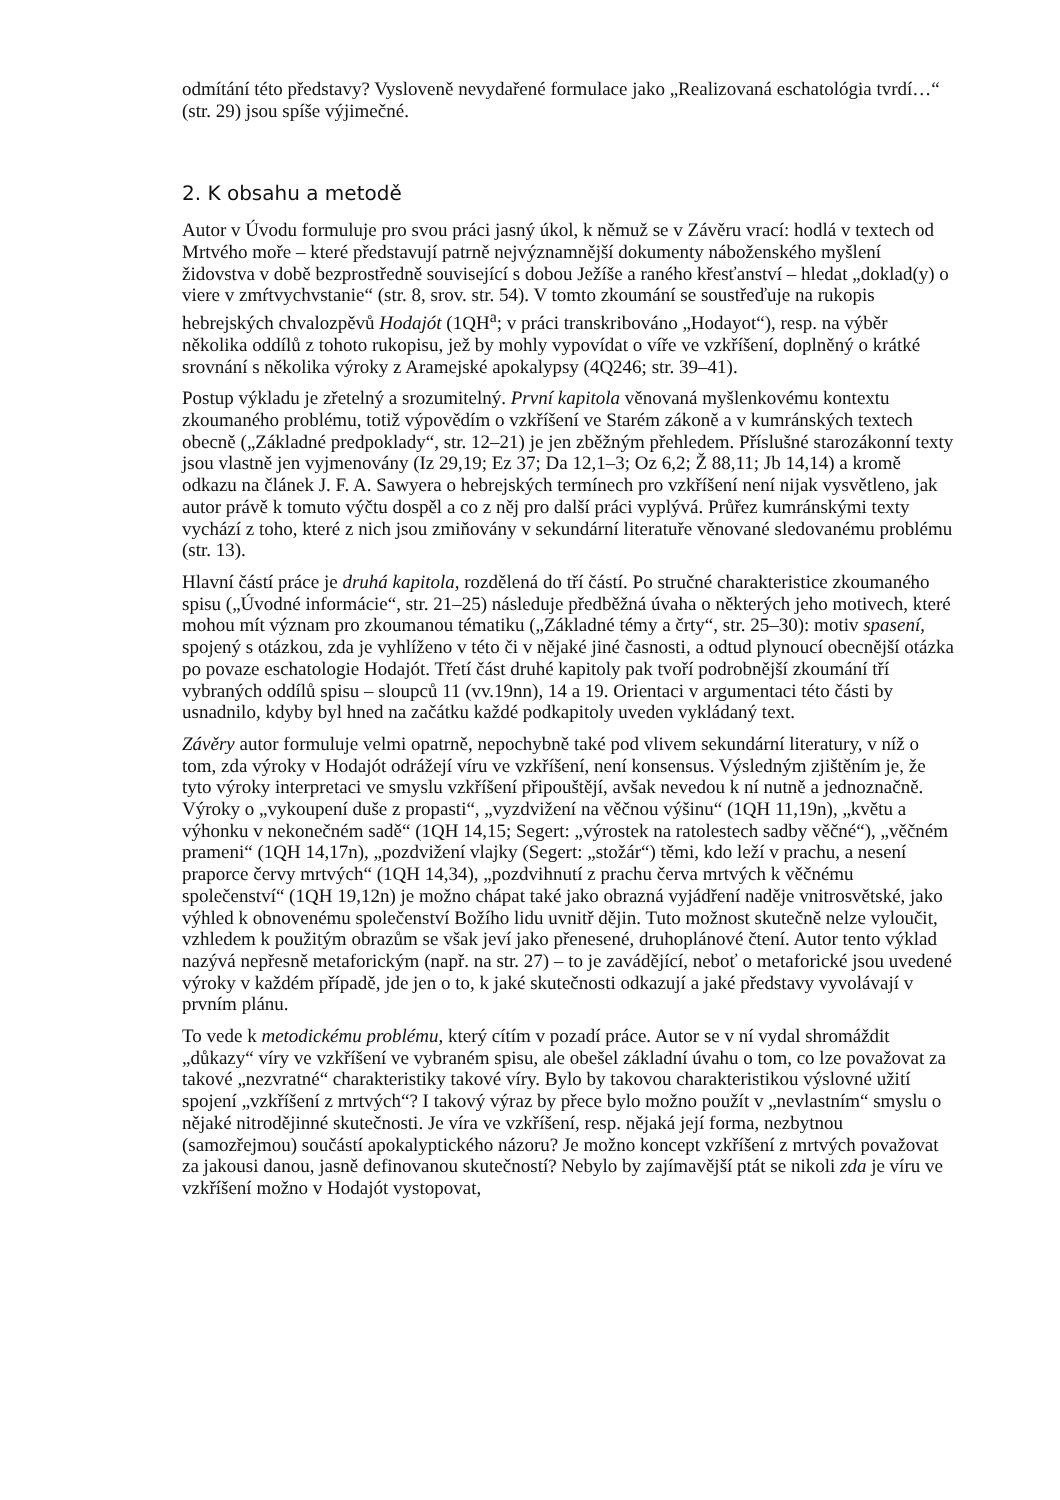odmítání této představy? Vysloveně nevydařené formulace jako „Realizovaná eschatológia tvrdí…“ (str. 29) jsou spíše výjimečné.
2. K obsahu a metodě
Autor v Úvodu formuluje pro svou práci jasný úkol, k němuž se v Závěru vrací: hodlá v textech od Mrtvého moře – které představují patrně nejvýznamnější dokumenty náboženského myšlení židovstva v době bezprostředně související s dobou Ježíše a raného křesťanství – hledat „doklad(y) o viere v zmŕtvychvstanie“ (str. 8, srov. str. 54). V tomto zkoumání se soustřeďuje na rukopis hebrejských chvalozpěvů Hodajót (1QH<sup>a</sup>; v práci transkribováno „Hodayot“), resp. na výběr několika oddílů z tohoto rukopisu, jež by mohly vypovídat o víře ve vzkříšení, doplněný o krátké srovnání s několika výroky z Aramejské apokalypsy (4Q246; str. 39–41).
Postup výkladu je zřetelný a srozumitelný. První kapitola věnovaná myšlenkovému kontextu zkoumaného problému, totiž výpovědím o vzkříšení ve Starém zákoně a v kumránských textech obecně („Základné predpoklady“, str. 12–21) je jen zběžným přehledem. Příslušné starozákonní texty jsou vlastně jen vyjmenovány (Iz 29,19; Ez 37; Da 12,1–3; Oz 6,2; Ž 88,11; Jb 14,14) a kromě odkazu na článek J. F. A. Sawyera o hebrejských termínech pro vzkříšení není nijak vysvětleno, jak autor právě k tomuto výčtu dospěl a co z něj pro další práci vyplývá. Průřez kumránskými texty vychází z toho, které z nich jsou zmiňovány v sekundární literatuře věnované sledovanému problému (str. 13).
Hlavní částí práce je druhá kapitola, rozdělená do tří částí. Po stručné charakteristice zkoumaného spisu („Úvodné informácie“, str. 21–25) následuje předběžná úvaha o některých jeho motivech, které mohou mít význam pro zkoumanou tématiku („Základné témy a črty“, str. 25–30): motiv spasení, spojený s otázkou, zda je vyhlíženo v této či v nějaké jiné časnosti, a odtud plynoucí obecnější otázka po povaze eschatologie Hodajót. Třetí část druhé kapitoly pak tvoří podrobnější zkoumání tří vybraných oddílů spisu – sloupců 11 (vv.19nn), 14 a 19. Orientaci v argumentaci této části by usnadnilo, kdyby byl hned na začátku každé podkapitoly uveden vykládaný text.
Závěry autor formuluje velmi opatrně, nepochybně také pod vlivem sekundární literatury, v níž o tom, zda výroky v Hodajót odrážejí víru ve vzkříšení, není konsensus. Výsledným zjištěním je, že tyto výroky interpretaci ve smyslu vzkříšení připouštějí, avšak nevedou k ní nutně a jednoznačně. Výroky o „vykoupení duše z propasti“, „vyzdvižení na věčnou výšinu“ (1QH 11,19n), „květu a výhonku v nekonečném sadě“ (1QH 14,15; Segert: „výrostek na ratolestech sadby věčné“), „věčném prameni“ (1QH 14,17n), „pozdvižení vlajky (Segert: „stožár“) těmi, kdo leží v prachu, a nesení praporce červy mrtvých“ (1QH 14,34), „pozdvihnutí z prachu červa mrtvých k věčnému společenství“ (1QH 19,12n) je možno chápat také jako obrazná vyjádření naděje vnitrosvětské, jako výhled k obnovenému společenství Božího lidu uvnitř dějin. Tuto možnost skutečně nelze vyloučit, vzhledem k použitým obrazům se však jeví jako přenesené, druhoplánové čtení. Autor tento výklad nazývá nepřesně metaforickým (např. na str. 27) – to je zavádějící, neboť o metaforické jsou uvedené výroky v každém případě, jde jen o to, k jaké skutečnosti odkazují a jaké představy vyvolávají v prvním plánu.
To vede k metodickému problému, který cítím v pozadí práce. Autor se v ní vydal shromáždit „důkazy“ víry ve vzkříšení ve vybraném spisu, ale obešel základní úvahu o tom, co lze považovat za takové „nezvratné“ charakteristiky takové víry. Bylo by takovou charakteristikou výslovné užití spojení „vzkříšení z mrtvých“? I takový výraz by přece bylo možno použít v „nevlastním“ smyslu o nějaké nitrodějinné skutečnosti. Je víra ve vzkříšení, resp. nějaká její forma, nezbytnou (samozřejmou) součástí apokalyptického názoru? Je možno koncept vzkříšení z mrtvých považovat za jakousi danou, jasně definovanou skutečností? Nebylo by zajímavější ptát se nikoli zda je víru ve vzkříšení možno v Hodajót vystopovat,